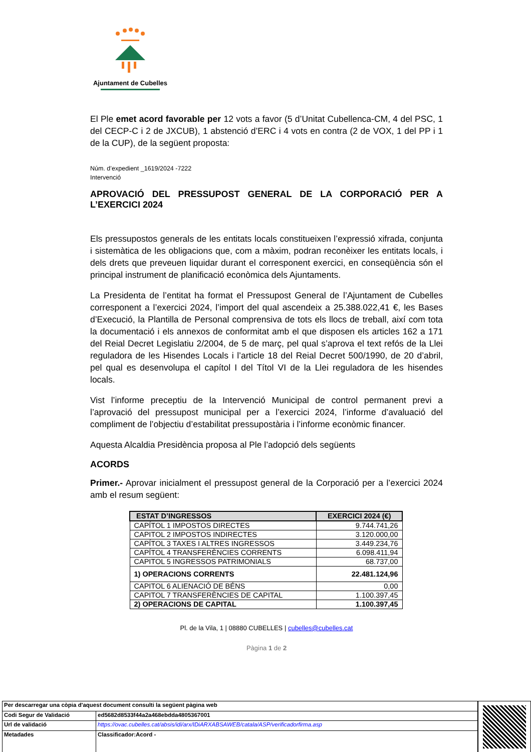Ajuntament de Cubelles
El Ple emet acord favorable per 12 vots a favor (5 d’Unitat Cubellenca-CM, 4 del PSC, 1 del CECP-C i 2 de JXCUB), 1 abstenció d’ERC i 4 vots en contra (2 de VOX, 1 del PP i 1 de la CUP), de la següent proposta:
Núm. d’expedient _1619/2024 -7222
Intervenció
APROVACIÓ DEL PRESSUPOST GENERAL DE LA CORPORACIÓ PER A L’EXERCICI 2024
Els pressupostos generals de les entitats locals constitueixen l’expressió xifrada, conjunta i sistemàtica de les obligacions que, com a màxim, podran reconèixer les entitats locals, i dels drets que preveuen liquidar durant el corresponent exercici, en conseqüència són el principal instrument de planificació econòmica dels Ajuntaments.
La Presidenta de l’entitat ha format el Pressupost General de l’Ajuntament de Cubelles corresponent a l’exercici 2024, l’import del qual ascendeix a 25.388.022,41 €, les Bases d’Execució, la Plantilla de Personal comprensiva de tots els llocs de treball, així com tota la documentació i els annexos de conformitat amb el que disposen els articles 162 a 171 del Reial Decret Legislatiu 2/2004, de 5 de març, pel qual s’aprova el text refós de la Llei reguladora de les Hisendes Locals i l’article 18 del Reial Decret 500/1990, de 20 d’abril, pel qual es desenvolupa el capítol I del Títol VI de la Llei reguladora de les hisendes locals.
Vist l’informe preceptiu de la Intervenció Municipal de control permanent previ a l’aprovació del pressupost municipal per a l’exercici 2024, l’informe d’avaluació del compliment de l’objectiu d’estabilitat pressupostària i l’informe econòmic financer.
Aquesta Alcaldia Presidència proposa al Ple l’adopció dels següents
ACORDS
Primer.- Aprovar inicialment el pressupost general de la Corporació per a l’exercici 2024 amb el resum següent:
| ESTAT D’INGRESSOS | EXERCICI 2024 (€) |
| --- | --- |
| CAPÍTOL 1 IMPOSTOS DIRECTES | 9.744.741,26 |
| CAPITOL 2 IMPOSTOS INDIRECTES | 3.120.000,00 |
| CAPÍTOL 3 TAXES I ALTRES INGRESSOS | 3.449.234,76 |
| CAPÍTOL 4 TRANSFERÈNCIES CORRENTS | 6.098.411,94 |
| CAPITOL 5 INGRESSOS PATRIMONIALS | 68.737,00 |
| 1) OPERACIONS CORRENTS | 22.481.124,96 |
| CAPITOL 6 ALIENACIÓ DE BÉNS | 0,00 |
| CAPITOL 7 TRANSFERÈNCIES DE CAPITAL | 1.100.397,45 |
| 2) OPERACIONS DE CAPITAL | 1.100.397,45 |
Pl. de la Vila, 1 | 08880 CUBELLES | cubelles@cubelles.cat
Pàgina 1 de 2
| Per descarregar una còpia d'aquest document consulti la següent pàgina web | |
| Codi Segur de Validació | ed5682d8533f44a2a468ebdda4805367001 |
| Url de validació | https://ovac.cubelles.cat/absis/idi/arx/IDiARXABSAWEB/catala/ASP/verificadorfirma.asp |
| Metadades | Classificador:Acord - |